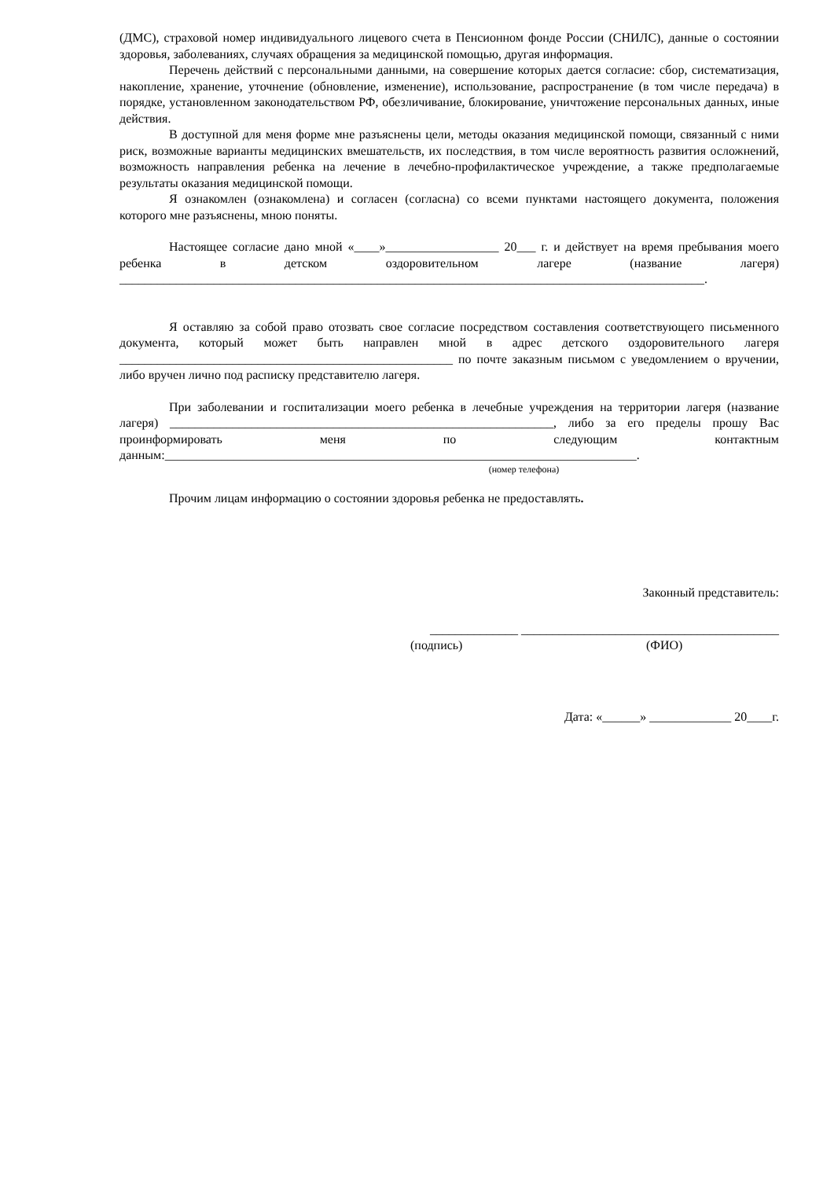(ДМС), страховой номер индивидуального лицевого счета в Пенсионном фонде России (СНИЛС), данные о состоянии здоровья, заболеваниях, случаях обращения за медицинской помощью, другая информация.
Перечень действий с персональными данными, на совершение которых дается согласие: сбор, систематизация, накопление, хранение, уточнение (обновление, изменение), использование, распространение (в том числе передача) в порядке, установленном законодательством РФ, обезличивание, блокирование, уничтожение персональных данных, иные действия.
В доступной для меня форме мне разъяснены цели, методы оказания медицинской помощи, связанный с ними риск, возможные варианты медицинских вмешательств, их последствия, в том числе вероятность развития осложнений, возможность направления ребенка на лечение в лечебно-профилактическое учреждение, а также предполагаемые результаты оказания медицинской помощи.
Я ознакомлен (ознакомлена) и согласен (согласна) со всеми пунктами настоящего документа, положения которого мне разъяснены, мною поняты.
Настоящее согласие дано мной «____»__________________ 20___ г. и действует на время пребывания моего ребенка в детском оздоровительном лагере (название лагеря) _____________________________________________________________________________________________.
Я оставляю за собой право отозвать свое согласие посредством составления соответствующего письменного документа, который может быть направлен мной в адрес детского оздоровительного лагеря _____________________________________________________ по почте заказным письмом с уведомлением о вручении, либо вручен лично под расписку представителю лагеря.
При заболевании и госпитализации моего ребенка в лечебные учреждения на территории лагеря (название лагеря) _____________________________________________________________, либо за его пределы прошу Вас проинформировать меня по следующим контактным данным:___________________________________________________________________________.
(номер телефона)
Прочим лицам информацию о состоянии здоровья ребенка не предоставлять.
Законный представитель:
______________ _________________________________________
(подпись) (ФИО)
Дата: «______» _____________ 20____г.